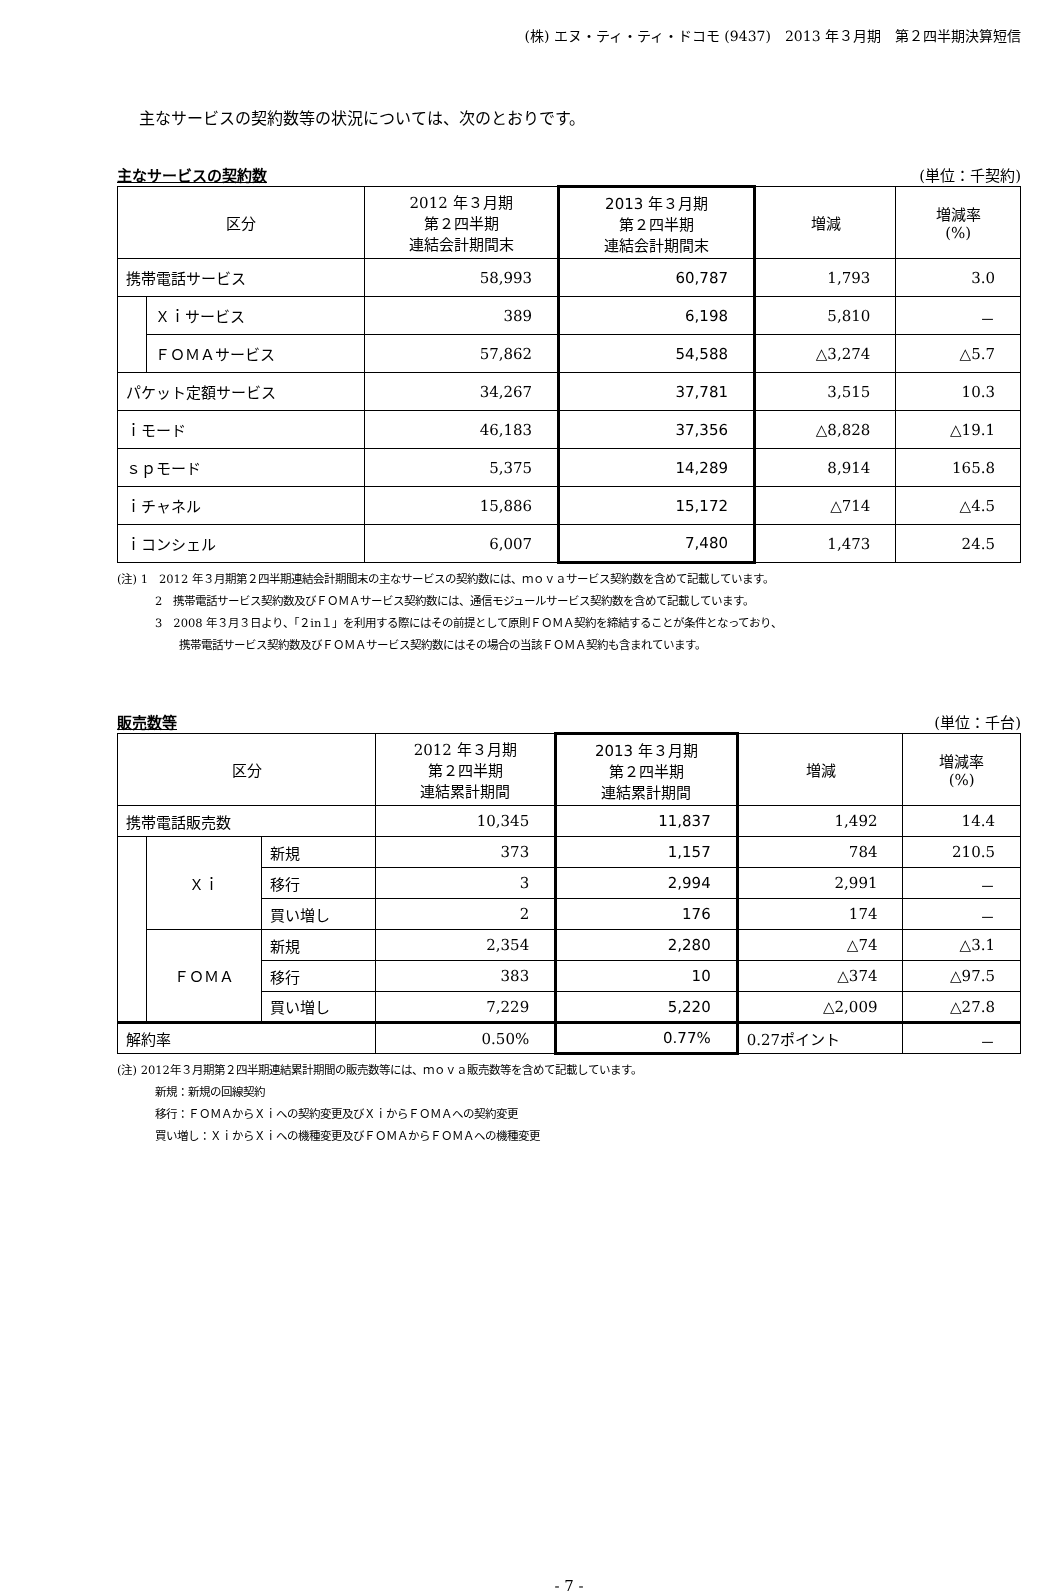(株) エヌ・ティ・ティ・ドコモ (9437)　2013 年３月期　第２四半期決算短信
主なサービスの契約数等の状況については、次のとおりです。
主なサービスの契約数 (単位：千契約)
| 区分 | | 2012 年３月期 第２四半期 連結会計期間末 | 2013 年３月期 第２四半期 連結会計期間末 | 増減 | 増減率 (%) |
| --- | --- | --- | --- | --- | --- |
| 携帯電話サービス | | 58,993 | 60,787 | 1,793 | 3.0 |
| | Ｘｉサービス | 389 | 6,198 | 5,810 | － |
| | ＦＯＭＡサービス | 57,862 | 54,588 | △3,274 | △5.7 |
| パケット定額サービス | | 34,267 | 37,781 | 3,515 | 10.3 |
| ｉモード | | 46,183 | 37,356 | △8,828 | △19.1 |
| ｓｐモード | | 5,375 | 14,289 | 8,914 | 165.8 |
| ｉチャネル | | 15,886 | 15,172 | △714 | △4.5 |
| ｉコンシェル | | 6,007 | 7,480 | 1,473 | 24.5 |
(注) 1　2012 年３月期第２四半期連結会計期間末の主なサービスの契約数には、ｍｏｖａサービス契約数を含めて記載しています。
2　携帯電話サービス契約数及びＦＯＭＡサービス契約数には、通信モジュールサービス契約数を含めて記載しています。
3　2008 年３月３日より、「２in１」を利用する際にはその前提として原則ＦＯＭＡ契約を締結することが条件となっており、
携帯電話サービス契約数及びＦＯＭＡサービス契約数にはその場合の当該ＦＯＭＡ契約も含まれています。
販売数等 (単位：千台)
| 区分 | | | 2012 年３月期 第２四半期 連結累計期間 | 2013 年３月期 第２四半期 連結累計期間 | 増減 | 増減率 (%) |
| --- | --- | --- | --- | --- | --- | --- |
| 携帯電話販売数 | | | 10,345 | 11,837 | 1,492 | 14.4 |
| | Ｘｉ | 新規 | 373 | 1,157 | 784 | 210.5 |
| | | 移行 | 3 | 2,994 | 2,991 | － |
| | | 買い増し | 2 | 176 | 174 | － |
| | ＦＯＭＡ | 新規 | 2,354 | 2,280 | △74 | △3.1 |
| | | 移行 | 383 | 10 | △374 | △97.5 |
| | | 買い増し | 7,229 | 5,220 | △2,009 | △27.8 |
| 解約率 | | | 0.50% | 0.77% | 0.27ポイント | － |
(注) 2012年３月期第２四半期連結累計期間の販売数等には、ｍｏｖａ販売数等を含めて記載しています。
新規：新規の回線契約
移行：ＦＯＭＡからＸｉへの契約変更及びＸｉからＦＯＭＡへの契約変更
買い増し：ＸｉからＸｉへの機種変更及びＦＯＭＡからＦＯＭＡへの機種変更
- 7 -